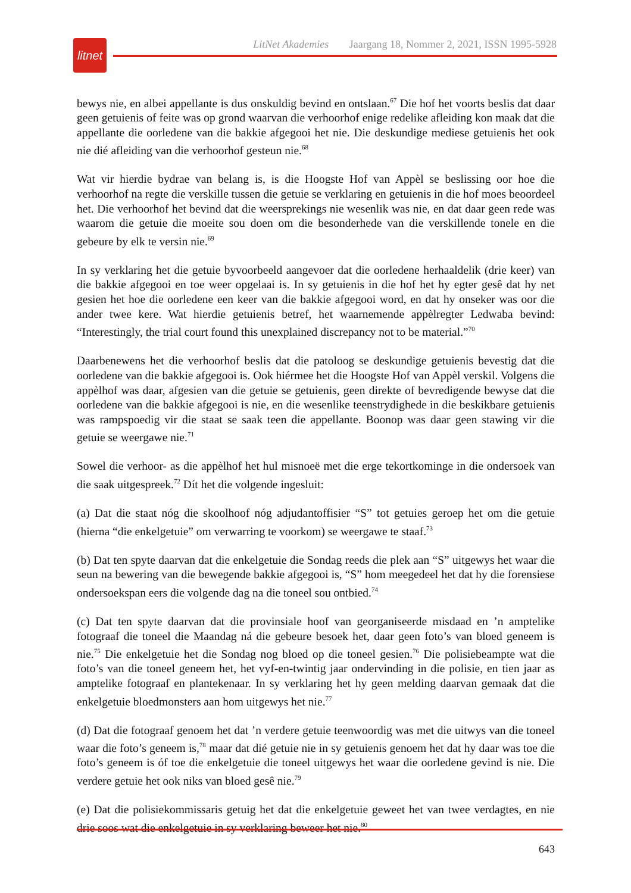litnet
LitNet Akademies Jaargang 18, Nommer 2, 2021, ISSN 1995-5928
bewys nie, en albei appellante is dus onskuldig bevind en ontslaan.<sup>67</sup> Die hof het voorts beslis dat daar geen getuienis of feite was op grond waarvan die verhoorhof enige redelike afleiding kon maak dat die appellante die oorledene van die bakkie afgegooi het nie. Die deskundige mediese getuienis het ook nie dié afleiding van die verhoorhof gesteun nie.<sup>68</sup>
Wat vir hierdie bydrae van belang is, is die Hoogste Hof van Appèl se beslissing oor hoe die verhoorhof na regte die verskille tussen die getuie se verklaring en getuienis in die hof moes beoordeel het. Die verhoorhof het bevind dat die weersprekings nie wesenlik was nie, en dat daar geen rede was waarom die getuie die moeite sou doen om die besonderhede van die verskillende tonele en die gebeure by elk te versin nie.<sup>69</sup>
In sy verklaring het die getuie byvoorbeeld aangevoer dat die oorledene herhaaldelik (drie keer) van die bakkie afgegooi en toe weer opgelaai is. In sy getuienis in die hof het hy egter gesê dat hy net gesien het hoe die oorledene een keer van die bakkie afgegooi word, en dat hy onseker was oor die ander twee kere. Wat hierdie getuienis betref, het waarnemende appèlregter Ledwaba bevind: “Interestingly, the trial court found this unexplained discrepancy not to be material.”<sup>70</sup>
Daarbenewens het die verhoorhof beslis dat die patoloog se deskundige getuienis bevestig dat die oorledene van die bakkie afgegooi is. Ook hiérmee het die Hoogste Hof van Appèl verskil. Volgens die appèlhof was daar, afgesien van die getuie se getuienis, geen direkte of bevredigende bewyse dat die oorledene van die bakkie afgegooi is nie, en die wesenlike teenstrydighede in die beskikbare getuienis was rampspoedig vir die staat se saak teen die appellante. Boonop was daar geen stawing vir die getuie se weergawe nie.<sup>71</sup>
Sowel die verhoor- as die appèlhof het hul misnoeë met die erge tekortkominge in die ondersoek van die saak uitgespreek.<sup>72</sup> Dít het die volgende ingesluit:
(a) Dat die staat nóg die skoolhoof nóg adjudantoffisier “S” tot getuies geroep het om die getuie (hierna “die enkelgetuie” om verwarring te voorkom) se weergawe te staaf.<sup>73</sup>
(b) Dat ten spyte daarvan dat die enkelgetuie die Sondag reeds die plek aan “S” uitgewys het waar die seun na bewering van die bewegende bakkie afgegooi is, “S” hom meegedeel het dat hy die forensiese ondersoekspan eers die volgende dag na die toneel sou ontbied.<sup>74</sup>
(c) Dat ten spyte daarvan dat die provinsiale hoof van georganiseerde misdaad en ’n amptelike fotograaf die toneel die Maandag ná die gebeure besoek het, daar geen foto’s van bloed geneem is nie.<sup>75</sup> Die enkelgetuie het die Sondag nog bloed op die toneel gesien.<sup>76</sup> Die polisiebeampte wat die foto’s van die toneel geneem het, het vyf-en-twintig jaar ondervinding in die polisie, en tien jaar as amptelike fotograaf en plantekenaar. In sy verklaring het hy geen melding daarvan gemaak dat die enkelgetuie bloedmonsters aan hom uitgewys het nie.<sup>77</sup>
(d) Dat die fotograaf genoem het dat ’n verdere getuie teenwoordig was met die uitwys van die toneel waar die foto’s geneem is,<sup>78</sup> maar dat dié getuie nie in sy getuienis genoem het dat hy daar was toe die foto’s geneem is óf toe die enkelgetuie die toneel uitgewys het waar die oorledene gevind is nie. Die verdere getuie het ook niks van bloed gesê nie.<sup>79</sup>
(e) Dat die polisiekommissaris getuig het dat die enkelgetuie geweet het van twee verdagtes, en nie drie soos wat die enkelgetuie in sy verklaring beweer het nie.<sup>80</sup>
643